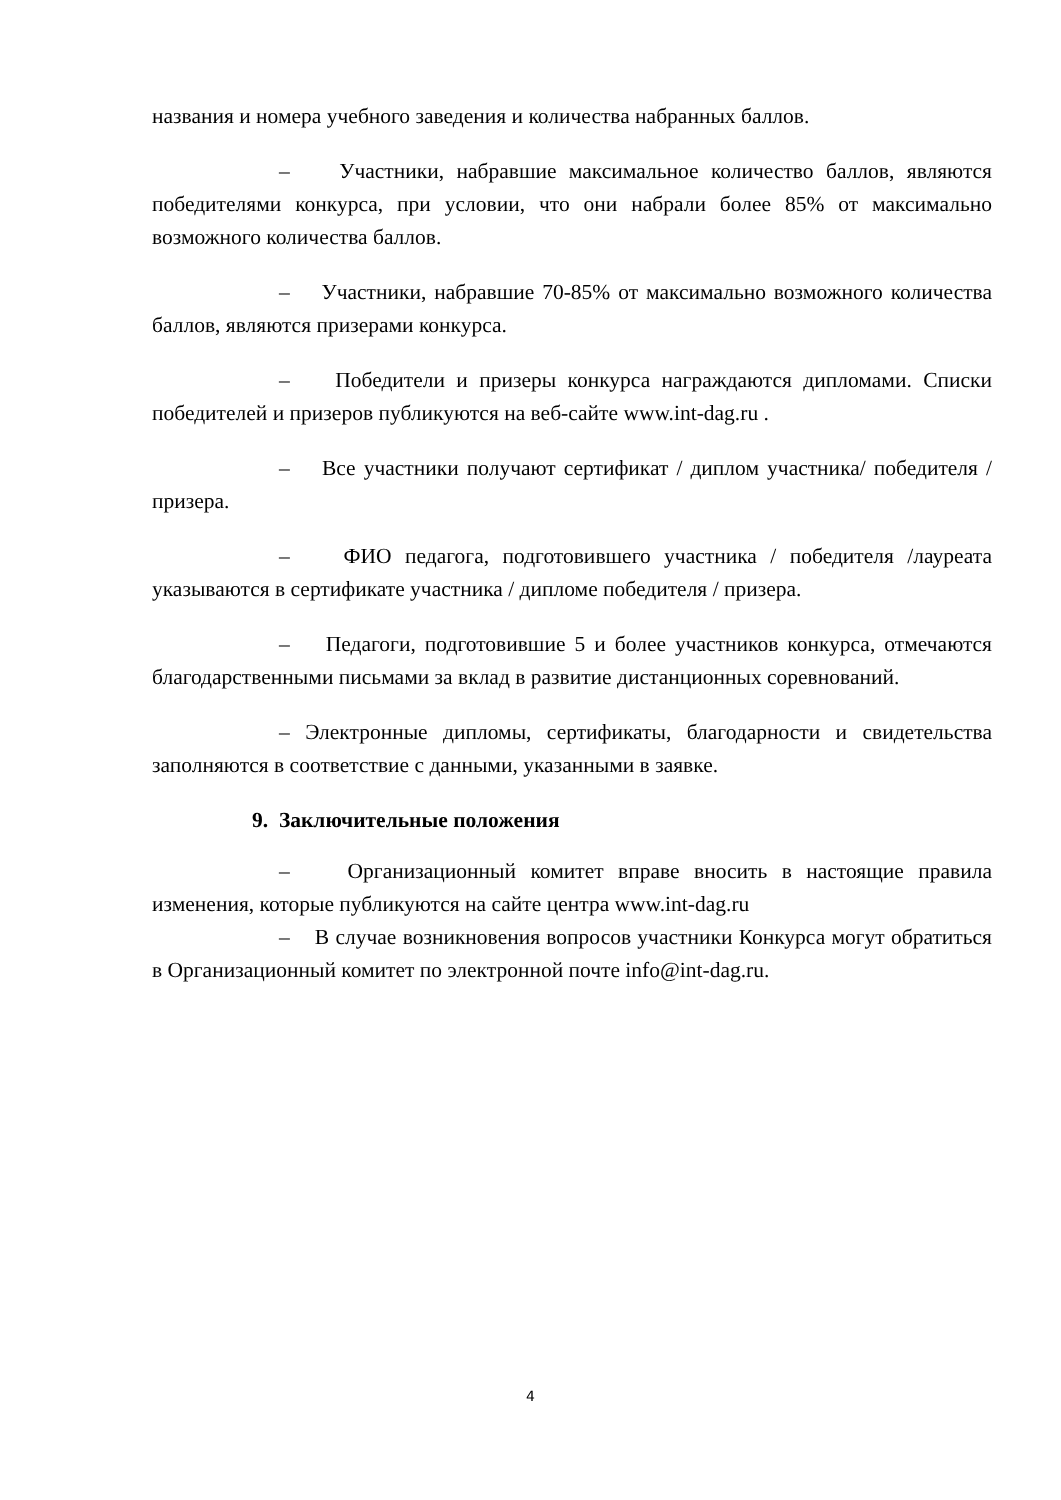названия и номера учебного заведения и количества набранных баллов.
– Участники, набравшие максимальное количество баллов, являются победителями конкурса, при условии, что они набрали более 85% от максимально возможного количества баллов.
– Участники, набравшие 70-85% от максимально возможного количества баллов, являются призерами конкурса.
– Победители и призеры конкурса награждаются дипломами. Списки победителей и призеров публикуются на веб-сайте www.int-dag.ru .
– Все участники получают сертификат / диплом участника/ победителя /призера.
– ФИО педагога, подготовившего участника / победителя /лауреата указываются в сертификате участника / дипломе победителя / призера.
– Педагоги, подготовившие 5 и более участников конкурса, отмечаются благодарственными письмами за вклад в развитие дистанционных соревнований.
– Электронные дипломы, сертификаты, благодарности и свидетельства заполняются в соответствие с данными, указанными в заявке.
9. Заключительные положения
– Организационный комитет вправе вносить в настоящие правила изменения, которые публикуются на сайте центра www.int-dag.ru
– В случае возникновения вопросов участники Конкурса могут обратиться в Организационный комитет по электронной почте info@int-dag.ru.
4